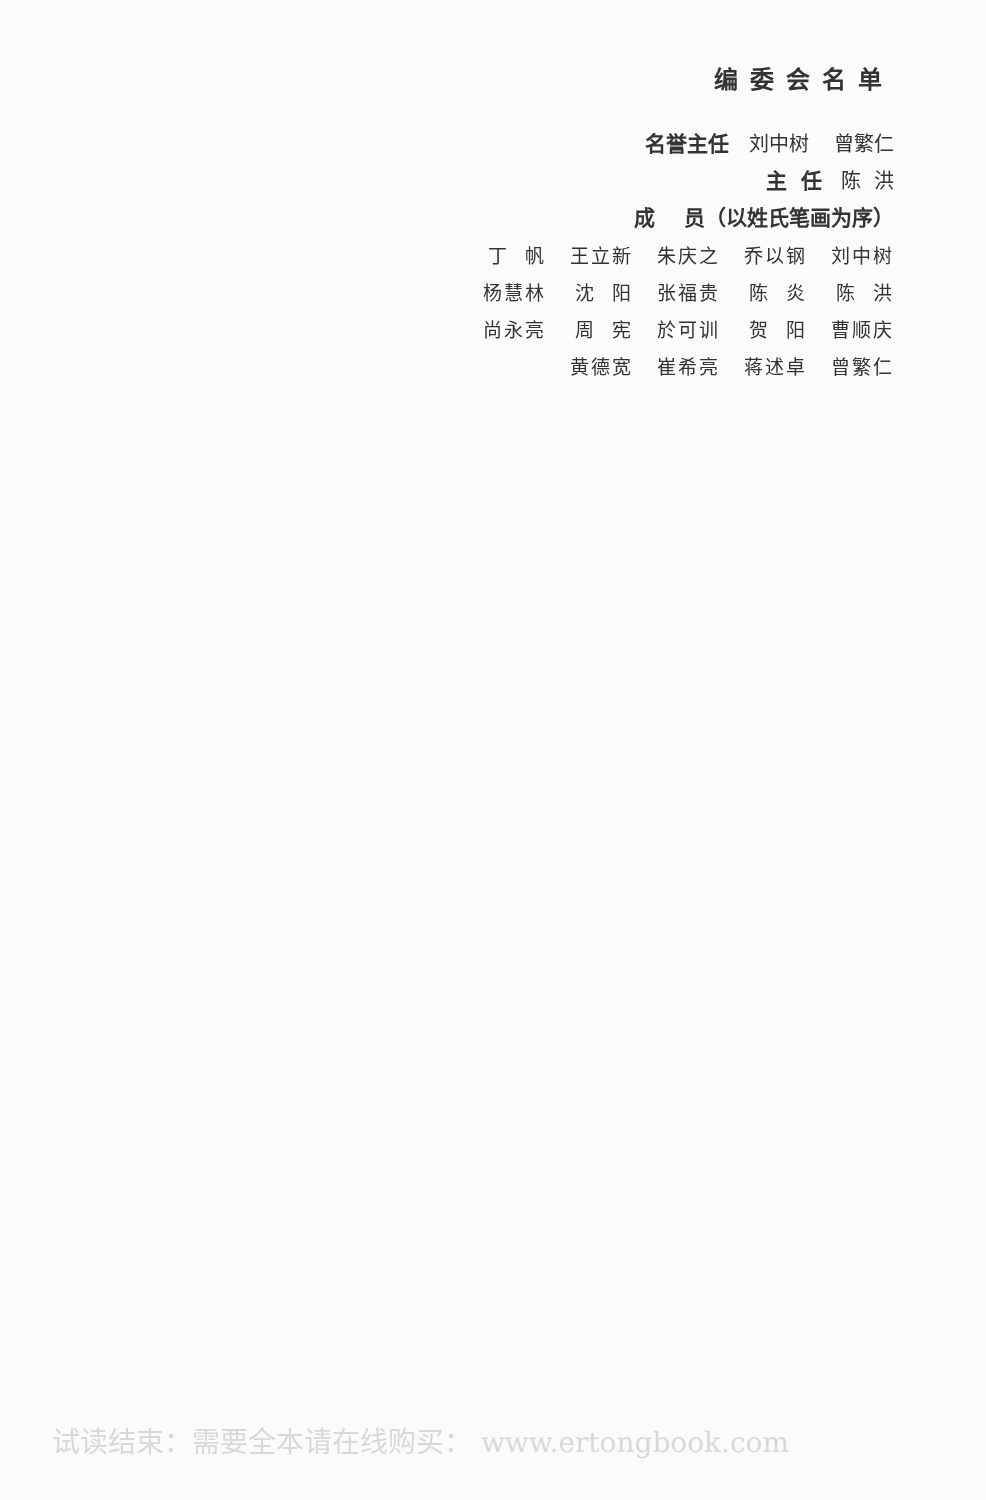编委会名单
名誉主任 刘中树 曾繁仁
主 任 陈 洪
成 员（以姓氏笔画为序）
| 丁 帆 | 王立新 | 朱庆之 | 乔以钢 | 刘中树 |
| 杨慧林 | 沈 阳 | 张福贵 | 陈 炎 | 陈 洪 |
| 尚永亮 | 周 宪 | 於可训 | 贺 阳 | 曹顺庆 |
| | 黄德宽 | 崔希亮 | 蒋述卓 | 曾繁仁 |
试读结束：需要全本请在线购买： www.ertongbook.com